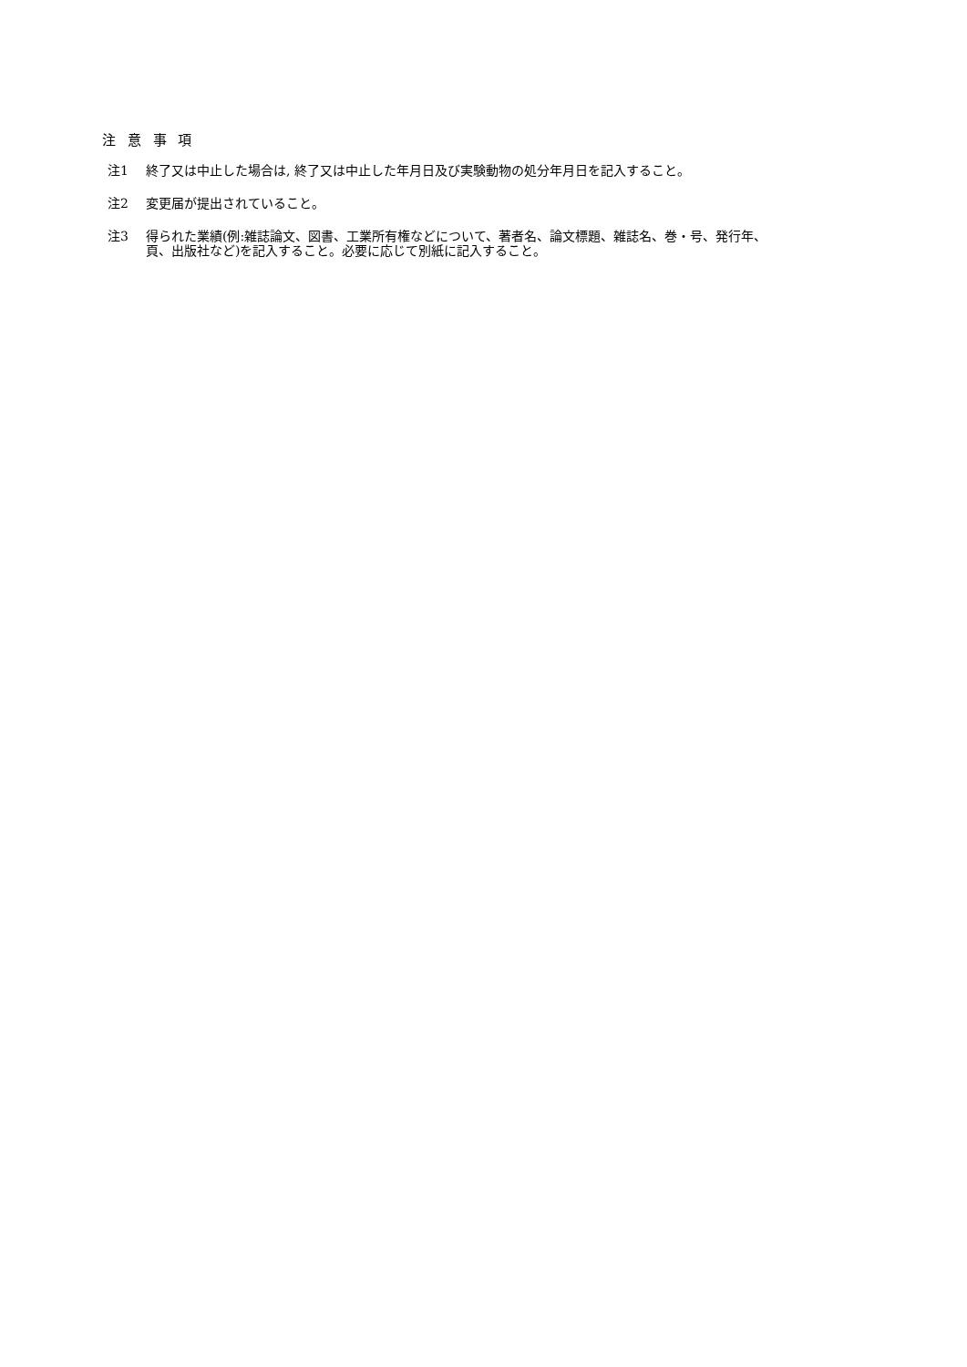注 意 事 項
注1 終了又は中止した場合は, 終了又は中止した年月日及び実験動物の処分年月日を記入すること。
注2 変更届が提出されていること。
注3 得られた業績(例:雑誌論文、図書、工業所有権などについて、著者名、論文標題、雑誌名、巻・号、発行年、
頁、出版社など)を記入すること。必要に応じて別紙に記入すること。